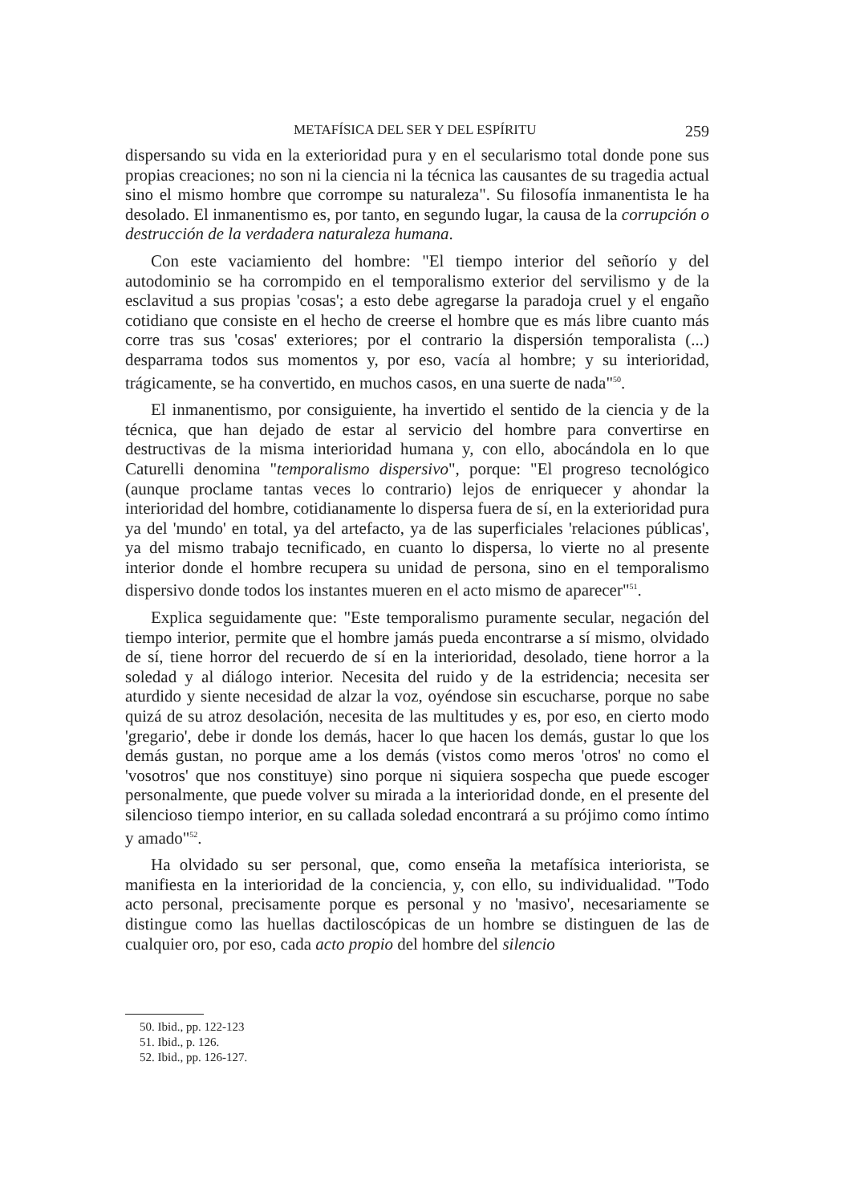METAFÍSICA DEL SER Y DEL ESPÍRITU 259
dispersando su vida en la exterioridad pura y en el secularismo total donde pone sus propias creaciones; no son ni la ciencia ni la técnica las causantes de su tragedia actual sino el mismo hombre que corrompe su naturaleza". Su filosofía inmanentista le ha desolado. El inmanentismo es, por tanto, en segundo lugar, la causa de la corrupción o destrucción de la verdadera naturaleza humana.
Con este vaciamiento del hombre: "El tiempo interior del señorío y del autodominio se ha corrompido en el temporalismo exterior del servilismo y de la esclavitud a sus propias 'cosas'; a esto debe agregarse la paradoja cruel y el engaño cotidiano que consiste en el hecho de creerse el hombre que es más libre cuanto más corre tras sus 'cosas' exteriores; por el contrario la dispersión temporalista (...) desparrama todos sus momentos y, por eso, vacía al hombre; y su interioridad, trágicamente, se ha convertido, en muchos casos, en una suerte de nada"<sup>50</sup>.
El inmanentismo, por consiguiente, ha invertido el sentido de la ciencia y de la técnica, que han dejado de estar al servicio del hombre para convertirse en destructivas de la misma interioridad humana y, con ello, abocándola en lo que Caturelli denomina "temporalismo dispersivo", porque: "El progreso tecnológico (aunque proclame tantas veces lo contrario) lejos de enriquecer y ahondar la interioridad del hombre, cotidianamente lo dispersa fuera de sí, en la exterioridad pura ya del 'mundo' en total, ya del artefacto, ya de las superficiales 'relaciones públicas', ya del mismo trabajo tecnificado, en cuanto lo dispersa, lo vierte no al presente interior donde el hombre recupera su unidad de persona, sino en el temporalismo dispersivo donde todos los instantes mueren en el acto mismo de aparecer"<sup>51</sup>.
Explica seguidamente que: "Este temporalismo puramente secular, negación del tiempo interior, permite que el hombre jamás pueda encontrarse a sí mismo, olvidado de sí, tiene horror del recuerdo de sí en la interioridad, desolado, tiene horror a la soledad y al diálogo interior. Necesita del ruido y de la estridencia; necesita ser aturdido y siente necesidad de alzar la voz, oyéndose sin escucharse, porque no sabe quizá de su atroz desolación, necesita de las multitudes y es, por eso, en cierto modo 'gregario', debe ir donde los demás, hacer lo que hacen los demás, gustar lo que los demás gustan, no porque ame a los demás (vistos como meros 'otros' no como el 'vosotros' que nos constituye) sino porque ni siquiera sospecha que puede escoger personalmente, que puede volver su mirada a la interioridad donde, en el presente del silencioso tiempo interior, en su callada soledad encontrará a su prójimo como íntimo y amado"<sup>52</sup>.
Ha olvidado su ser personal, que, como enseña la metafísica interiorista, se manifiesta en la interioridad de la conciencia, y, con ello, su individualidad. "Todo acto personal, precisamente porque es personal y no 'masivo', necesariamente se distingue como las huellas dactiloscópicas de un hombre se distinguen de las de cualquier oro, por eso, cada acto propio del hombre del silencio
50. Ibid., pp. 122-123
51. Ibid., p. 126.
52. Ibid., pp. 126-127.